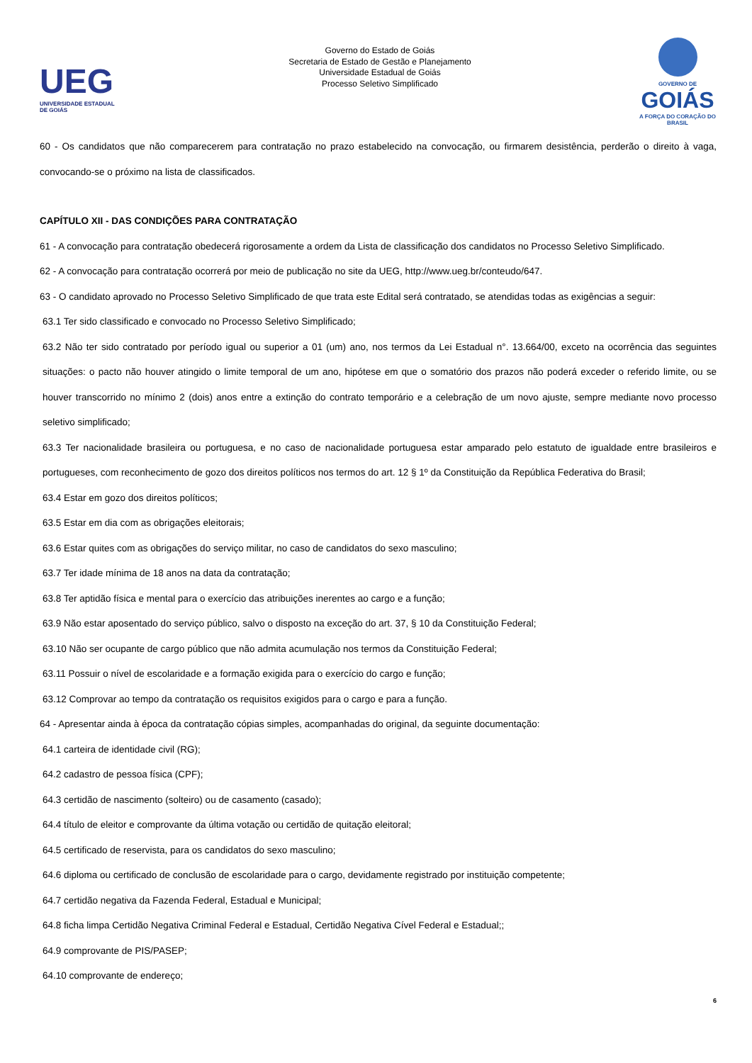UEG
UNIVERSIDADE ESTADUAL DE GOIÁS
Governo do Estado de Goiás
Secretaria de Estado de Gestão e Planejamento
Universidade Estadual de Goiás
Processo Seletivo Simplificado
GOVERNO DE
GOIÁS
A FORÇA DO CORAÇÃO DO BRASIL
60 - Os candidatos que não comparecerem para contratação no prazo estabelecido na convocação, ou firmarem desistência, perderão o direito à vaga, convocando-se o próximo na lista de classificados.
CAPÍTULO XII - DAS CONDIÇÕES PARA CONTRATAÇÃO
61 - A convocação para contratação obedecerá rigorosamente a ordem da Lista de classificação dos candidatos no Processo Seletivo Simplificado.
62 - A convocação para contratação ocorrerá por meio de publicação no site da UEG, http://www.ueg.br/conteudo/647.
63 - O candidato aprovado no Processo Seletivo Simplificado de que trata este Edital será contratado, se atendidas todas as exigências a seguir:
63.1 Ter sido classificado e convocado no Processo Seletivo Simplificado;
63.2 Não ter sido contratado por período igual ou superior a 01 (um) ano, nos termos da Lei Estadual n°. 13.664/00, exceto na ocorrência das seguintes situações: o pacto não houver atingido o limite temporal de um ano, hipótese em que o somatório dos prazos não poderá exceder o referido limite, ou se houver transcorrido no mínimo 2 (dois) anos entre a extinção do contrato temporário e a celebração de um novo ajuste, sempre mediante novo processo seletivo simplificado;
63.3 Ter nacionalidade brasileira ou portuguesa, e no caso de nacionalidade portuguesa estar amparado pelo estatuto de igualdade entre brasileiros e portugueses, com reconhecimento de gozo dos direitos políticos nos termos do art. 12 § 1º da Constituição da República Federativa do Brasil;
63.4 Estar em gozo dos direitos políticos;
63.5 Estar em dia com as obrigações eleitorais;
63.6 Estar quites com as obrigações do serviço militar, no caso de candidatos do sexo masculino;
63.7 Ter idade mínima de 18 anos na data da contratação;
63.8 Ter aptidão física e mental para o exercício das atribuições inerentes ao cargo e a função;
63.9 Não estar aposentado do serviço público, salvo o disposto na exceção do art. 37, § 10 da Constituição Federal;
63.10 Não ser ocupante de cargo público que não admita acumulação nos termos da Constituição Federal;
63.11 Possuir o nível de escolaridade e a formação exigida para o exercício do cargo e função;
63.12 Comprovar ao tempo da contratação os requisitos exigidos para o cargo e para a função.
64 - Apresentar ainda à época da contratação cópias simples, acompanhadas do original, da seguinte documentação:
64.1 carteira de identidade civil (RG);
64.2 cadastro de pessoa física (CPF);
64.3 certidão de nascimento (solteiro) ou de casamento (casado);
64.4 título de eleitor e comprovante da última votação ou certidão de quitação eleitoral;
64.5 certificado de reservista, para os candidatos do sexo masculino;
64.6 diploma ou certificado de conclusão de escolaridade para o cargo, devidamente registrado por instituição competente;
64.7 certidão negativa da Fazenda Federal, Estadual e Municipal;
64.8 ficha limpa Certidão Negativa Criminal Federal e Estadual, Certidão Negativa Cível Federal e Estadual;;
64.9 comprovante de PIS/PASEP;
64.10 comprovante de endereço;
6